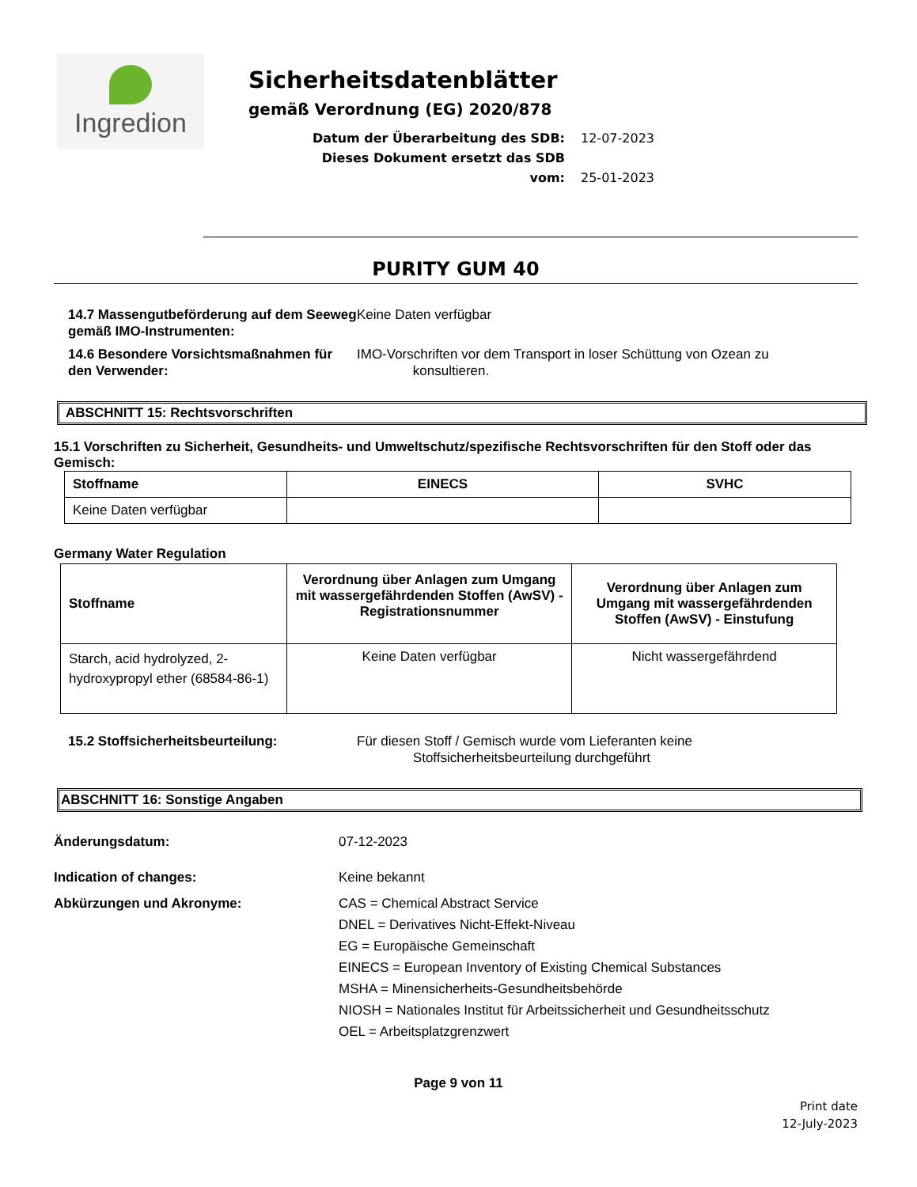Ingredion
Sicherheitsdatenblätter
gemäß Verordnung (EG) 2020/878
Datum der Überarbeitung des SDB: 12-07-2023
Dieses Dokument ersetzt das SDB vom: 25-01-2023
PURITY GUM 40
14.7 Massengutbeförderung auf dem Seeweg gemäß IMO-Instrumenten:
Keine Daten verfügbar
14.6 Besondere Vorsichtsmaßnahmen für den Verwender:
IMO-Vorschriften vor dem Transport in loser Schüttung von Ozean zu
konsultieren.
ABSCHNITT 15: Rechtsvorschriften
15.1 Vorschriften zu Sicherheit, Gesundheits- und Umweltschutz/spezifische Rechtsvorschriften für den Stoff oder das Gemisch:
| Stoffname | EINECS | SVHC |
| --- | --- | --- |
| Keine Daten verfügbar | | |
Germany Water Regulation
| Stoffname | Verordnung über Anlagen zum Umgang mit wassergefährdenden Stoffen (AwSV) - Registrationsnummer | Verordnung über Anlagen zum Umgang mit wassergefährdenden Stoffen (AwSV) - Einstufung |
| --- | --- | --- |
| Starch, acid hydrolyzed, 2-hydroxypropyl ether (68584-86-1) | Keine Daten verfügbar | Nicht wassergefährdend |
15.2 Stoffsicherheitsbeurteilung: Für diesen Stoff / Gemisch wurde vom Lieferanten keine
Stoffsicherheitsbeurteilung durchgeführt
ABSCHNITT 16: Sonstige Angaben
Änderungsdatum: 07-12-2023
Indication of changes: Keine bekannt
Abkürzungen und Akronyme: CAS = Chemical Abstract Service
DNEL = Derivatives Nicht-Effekt-Niveau
EG = Europäische Gemeinschaft
EINECS = European Inventory of Existing Chemical Substances
MSHA = Minensicherheits-Gesundheitsbehörde
NIOSH = Nationales Institut für Arbeitssicherheit und Gesundheitsschutz
OEL = Arbeitsplatzgrenzwert
Page 9 von 11
Print date
12-July-2023